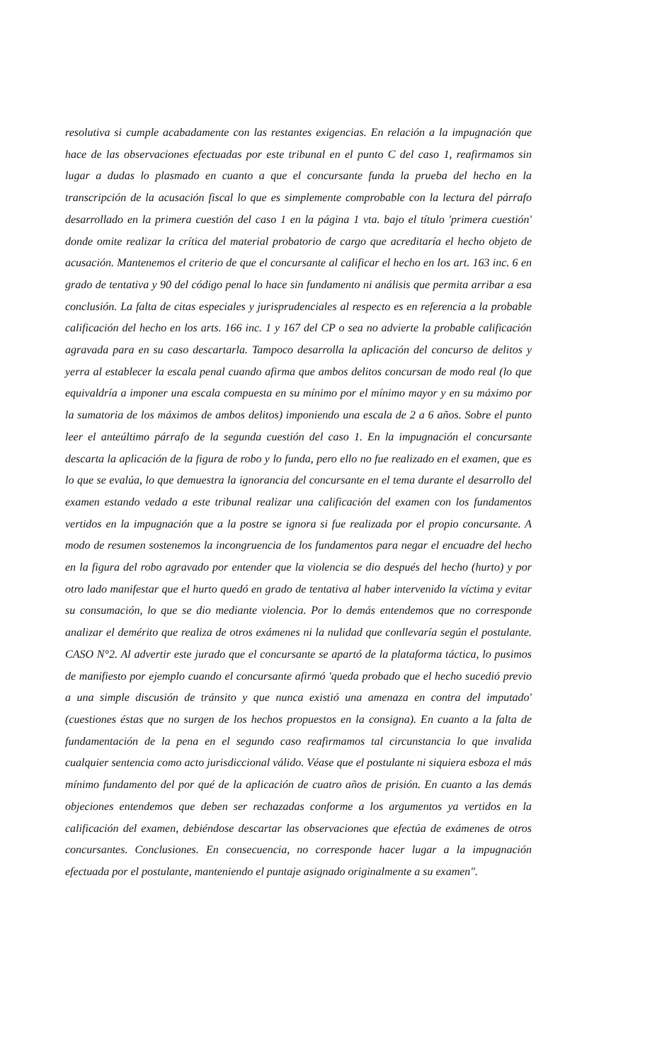resolutiva si cumple acabadamente con las restantes exigencias. En relación a la impugnación que hace de las observaciones efectuadas por este tribunal en el punto C del caso 1, reafirmamos sin lugar a dudas lo plasmado en cuanto a que el concursante funda la prueba del hecho en la transcripción de la acusación fiscal lo que es simplemente comprobable con la lectura del párrafo desarrollado en la primera cuestión del caso 1 en la página 1 vta. bajo el título 'primera cuestión' donde omite realizar la crítica del material probatorio de cargo que acreditaría el hecho objeto de acusación. Mantenemos el criterio de que el concursante al calificar el hecho en los art. 163 inc. 6 en grado de tentativa y 90 del código penal lo hace sin fundamento ni análisis que permita arribar a esa conclusión. La falta de citas especiales y jurisprudenciales al respecto es en referencia a la probable calificación del hecho en los arts. 166 inc. 1 y 167 del CP o sea no advierte la probable calificación agravada para en su caso descartarla. Tampoco desarrolla la aplicación del concurso de delitos y yerra al establecer la escala penal cuando afirma que ambos delitos concursan de modo real (lo que equivaldría a imponer una escala compuesta en su mínimo por el mínimo mayor y en su máximo por la sumatoria de los máximos de ambos delitos) imponiendo una escala de 2 a 6 años. Sobre el punto leer el anteúltimo párrafo de la segunda cuestión del caso 1. En la impugnación el concursante descarta la aplicación de la figura de robo y lo funda, pero ello no fue realizado en el examen, que es lo que se evalúa, lo que demuestra la ignorancia del concursante en el tema durante el desarrollo del examen estando vedado a este tribunal realizar una calificación del examen con los fundamentos vertidos en la impugnación que a la postre se ignora si fue realizada por el propio concursante. A modo de resumen sostenemos la incongruencia de los fundamentos para negar el encuadre del hecho en la figura del robo agravado por entender que la violencia se dio después del hecho (hurto) y por otro lado manifestar que el hurto quedó en grado de tentativa al haber intervenido la víctima y evitar su consumación, lo que se dio mediante violencia. Por lo demás entendemos que no corresponde analizar el demérito que realiza de otros exámenes ni la nulidad que conllevaría según el postulante. CASO N°2. Al advertir este jurado que el concursante se apartó de la plataforma táctica, lo pusimos de manifiesto por ejemplo cuando el concursante afirmó 'queda probado que el hecho sucedió previo a una simple discusión de tránsito y que nunca existió una amenaza en contra del imputado' (cuestiones éstas que no surgen de los hechos propuestos en la consigna). En cuanto a la falta de fundamentación de la pena en el segundo caso reafirmamos tal circunstancia lo que invalida cualquier sentencia como acto jurisdiccional válido. Véase que el postulante ni siquiera esboza el más mínimo fundamento del por qué de la aplicación de cuatro años de prisión. En cuanto a las demás objeciones entendemos que deben ser rechazadas conforme a los argumentos ya vertidos en la calificación del examen, debiéndose descartar las observaciones que efectúa de exámenes de otros concursantes. Conclusiones. En consecuencia, no corresponde hacer lugar a la impugnación efectuada por el postulante, manteniendo el puntaje asignado originalmente a su examen".